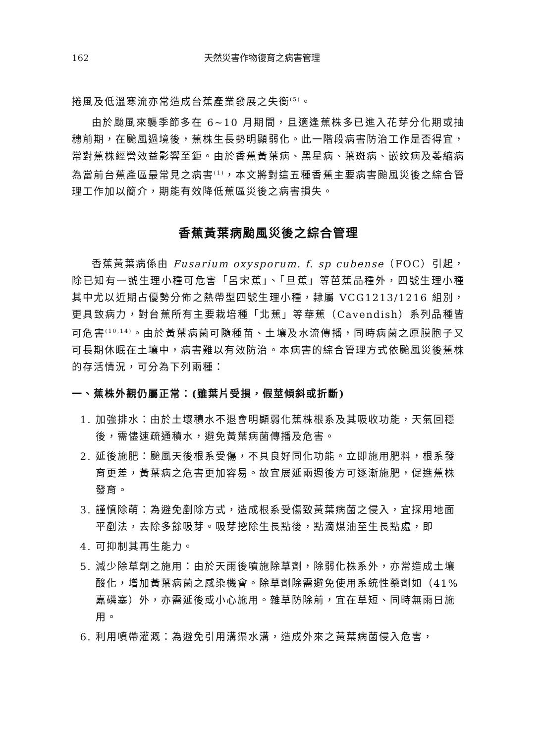162 天然災害作物復育之病害管理
捲風及低溫寒流亦常造成台蕉產業發展之失衡<sup>(5)</sup>。
由於颱風來襲季節多在 6~10 月期間，且適逢蕉株多已進入花芽分化期或抽穗前期，在颱風過境後，蕉株生長勢明顯弱化。此一階段病害防治工作是否得宜，常對蕉株經營效益影響至鉅。由於香蕉黃葉病、黑星病、葉斑病、嵌紋病及萎縮病為當前台蕉產區最常見之病害<sup>(1)</sup>，本文將對這五種香蕉主要病害颱風災後之綜合管理工作加以簡介，期能有效降低蕉區災後之病害損失。
香蕉黃葉病颱風災後之綜合管理
香蕉黃葉病係由 Fusarium oxysporum. f. sp cubense（FOC）引起，除已知有一號生理小種可危害「呂宋蕉」、「旦蕉」等芭蕉品種外，四號生理小種其中尤以近期占優勢分佈之熱帶型四號生理小種，隸屬 VCG1213/1216 組別，更具致病力，對台蕉所有主要栽培種「北蕉」等華蕉（Cavendish）系列品種皆可危害<sup>(10,14)</sup>。由於黃葉病菌可隨種苗、土壤及水流傳播，同時病菌之原膜胞子又可長期休眠在土壤中，病害難以有效防治。本病害的綜合管理方式依颱風災後蕉株的存活情況，可分為下列兩種：
一、蕉株外觀仍屬正常：(雖葉片受損，假莖傾斜或折斷)
1. 加強排水：由於土壤積水不退會明顯弱化蕉株根系及其吸收功能，天氣回穩後，需儘速疏通積水，避免黃葉病菌傳播及危害。
2. 延後施肥：颱風天後根系受傷，不具良好同化功能。立即施用肥料，根系發育更差，黃葉病之危害更加容易。故宜展延兩週後方可逐漸施肥，促進蕉株發育。
3. 謹慎除萌：為避免剷除方式，造成根系受傷致黃葉病菌之侵入，宜採用地面平剷法，去除多餘吸芽。吸芽挖除生長點後，點滴煤油至生長點處，即
4. 可抑制其再生能力。
5. 減少除草劑之施用：由於天雨後噴施除草劑，除弱化株系外，亦常造成土壤酸化，增加黃葉病菌之感染機會。除草劑除需避免使用系統性藥劑如（41%嘉磷塞）外，亦需延後或小心施用。雜草防除前，宜在草短、同時無雨日施用。
6. 利用噴帶灌溉：為避免引用溝渠水溝，造成外來之黃葉病菌侵入危害，